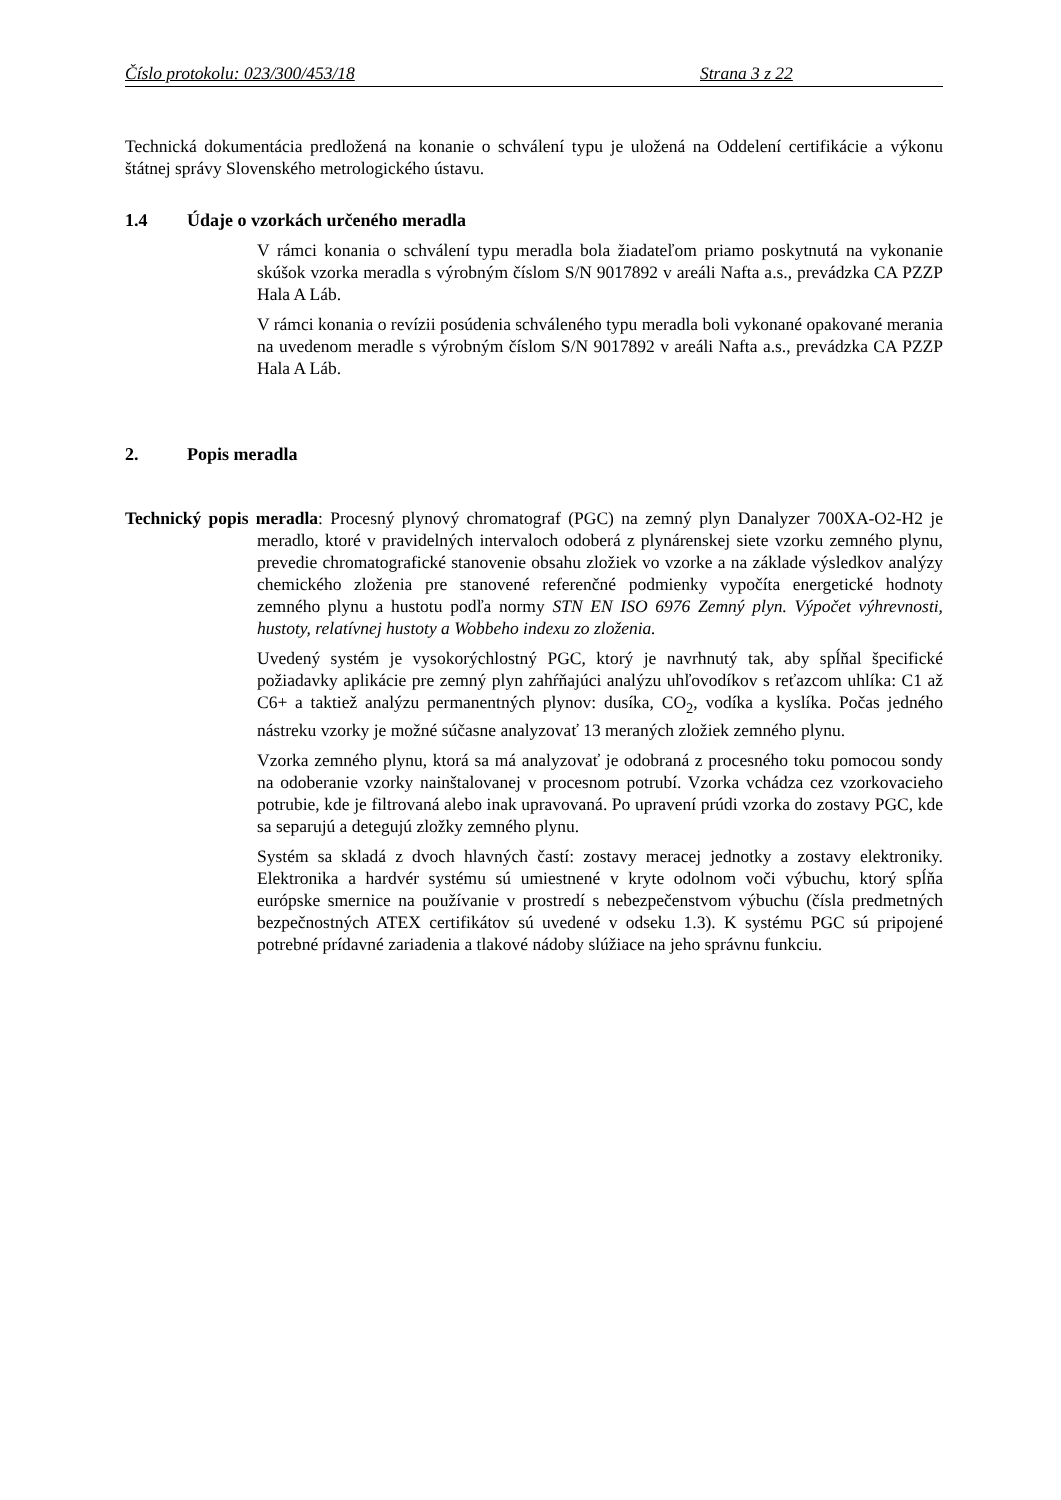Číslo protokolu: 023/300/453/18 Strana 3 z 22
Technická dokumentácia predložená na konanie o schválení typu je uložená na Oddelení certifikácie a výkonu štátnej správy Slovenského metrologického ústavu.
1.4 Údaje o vzorkách určeného meradla
V rámci konania o schválení typu meradla bola žiadateľom priamo poskytnutá na vykonanie skúšok vzorka meradla s výrobným číslom S/N 9017892 v areáli Nafta a.s., prevádzka CA PZZP Hala A Láb.
V rámci konania o revízii posúdenia schváleného typu meradla boli vykonané opakované merania na uvedenom meradle s výrobným číslom S/N 9017892 v areáli Nafta a.s., prevádzka CA PZZP Hala A Láb.
2. Popis meradla
Technický popis meradla: Procesný plynový chromatograf (PGC) na zemný plyn Danalyzer 700XA-O2-H2 je meradlo, ktoré v pravidelných intervaloch odoberá z plynárenskej siete vzorku zemného plynu, prevedie chromatografické stanovenie obsahu zložiek vo vzorke a na základe výsledkov analýzy chemického zloženia pre stanovené referenčné podmienky vypočíta energetické hodnoty zemného plynu a hustotu podľa normy STN EN ISO 6976 Zemný plyn. Výpočet výhrevnosti, hustoty, relatívnej hustoty a Wobbeho indexu zo zloženia.
Uvedený systém je vysokorýchlostný PGC, ktorý je navrhnutý tak, aby spĺňal špecifické požiadavky aplikácie pre zemný plyn zahŕňajúci analýzu uhľovodíkov s reťazcom uhlíka: C1 až C6+ a taktiež analýzu permanentných plynov: dusíka, CO<sub>2</sub>, vodíka a kyslíka. Počas jedného nástreku vzorky je možné súčasne analyzovať 13 meraných zložiek zemného plynu.
Vzorka zemného plynu, ktorá sa má analyzovať je odobraná z procesného toku pomocou sondy na odoberanie vzorky nainštalovanej v procesnom potrubí. Vzorka vchádza cez vzorkovacieho potrubie, kde je filtrovaná alebo inak upravovaná. Po upravení prúdi vzorka do zostavy PGC, kde sa separujú a detegujú zložky zemného plynu.
Systém sa skladá z dvoch hlavných častí: zostavy meracej jednotky a zostavy elektroniky. Elektronika a hardvér systému sú umiestnené v kryte odolnom voči výbuchu, ktorý spĺňa európske smernice na používanie v prostredí s nebezpečenstvom výbuchu (čísla predmetných bezpečnostných ATEX certifikátov sú uvedené v odseku 1.3). K systému PGC sú pripojené potrebné prídavné zariadenia a tlakové nádoby slúžiace na jeho správnu funkciu.